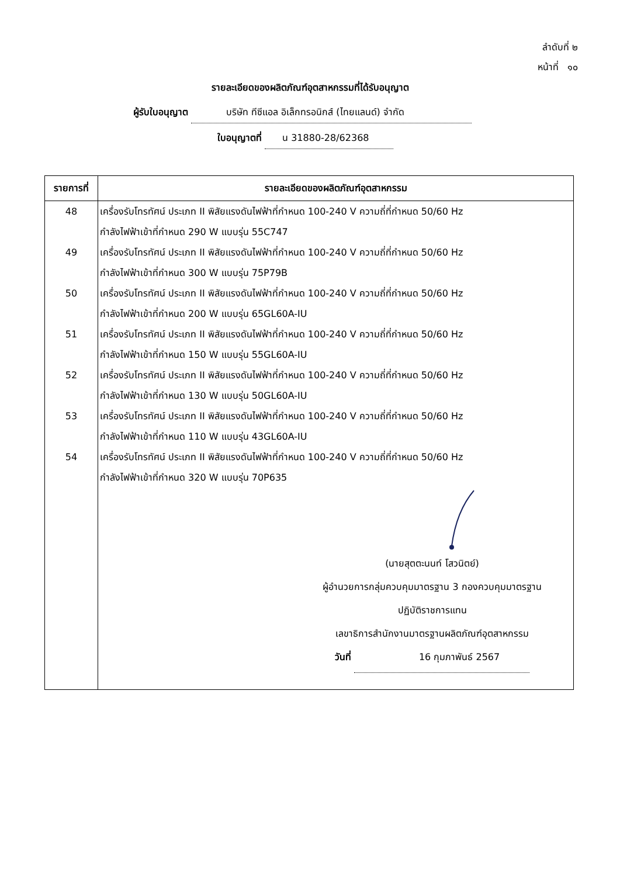ลำดับที่ ๒
หน้าที่ ๑๐
รายละเอียดของผลิตภัณฑ์อุตสาหกรรมที่ได้รับอนุญาต
ผู้รับใบอนุญาต บริษัท ทีซีแอล อิเล็กทรอนิกส์ (ไทยแลนด์) จำกัด
ใบอนุญาตที่ น 31880-28/62368
| รายการที่ | รายละเอียดของผลิตภัณฑ์อุตสาหกรรม |
| --- | --- |
| 48 | เครื่องรับโทรทัศน์ ประเภท II พิสัยแรงดันไฟฟ้าที่กำหนด 100-240 V ความถี่ที่กำหนด 50/60 Hz กำลังไฟฟ้าเข้าที่กำหนด 290 W แบบรุ่น 55C747 |
| 49 | เครื่องรับโทรทัศน์ ประเภท II พิสัยแรงดันไฟฟ้าที่กำหนด 100-240 V ความถี่ที่กำหนด 50/60 Hz กำลังไฟฟ้าเข้าที่กำหนด 300 W แบบรุ่น 75P79B |
| 50 | เครื่องรับโทรทัศน์ ประเภท II พิสัยแรงดันไฟฟ้าที่กำหนด 100-240 V ความถี่ที่กำหนด 50/60 Hz กำลังไฟฟ้าเข้าที่กำหนด 200 W แบบรุ่น 65GL60A-IU |
| 51 | เครื่องรับโทรทัศน์ ประเภท II พิสัยแรงดันไฟฟ้าที่กำหนด 100-240 V ความถี่ที่กำหนด 50/60 Hz กำลังไฟฟ้าเข้าที่กำหนด 150 W แบบรุ่น 55GL60A-IU |
| 52 | เครื่องรับโทรทัศน์ ประเภท II พิสัยแรงดันไฟฟ้าที่กำหนด 100-240 V ความถี่ที่กำหนด 50/60 Hz กำลังไฟฟ้าเข้าที่กำหนด 130 W แบบรุ่น 50GL60A-IU |
| 53 | เครื่องรับโทรทัศน์ ประเภท II พิสัยแรงดันไฟฟ้าที่กำหนด 100-240 V ความถี่ที่กำหนด 50/60 Hz กำลังไฟฟ้าเข้าที่กำหนด 110 W แบบรุ่น 43GL60A-IU |
| 54 | เครื่องรับโทรทัศน์ ประเภท II พิสัยแรงดันไฟฟ้าที่กำหนด 100-240 V ความถี่ที่กำหนด 50/60 Hz กำลังไฟฟ้าเข้าที่กำหนด 320 W แบบรุ่น 70P635 |
| | (นายสุตตะนนท์ โสวนิตย์) ผู้อำนวยการกลุ่มควบคุมมาตรฐาน 3 กองควบคุมมาตรฐาน ปฏิบัติราชการแทน เลขาธิการสำนักงานมาตรฐานผลิตภัณฑ์อุตสาหกรรม วันที่ 16 กุมภาพันธ์ 2567 |